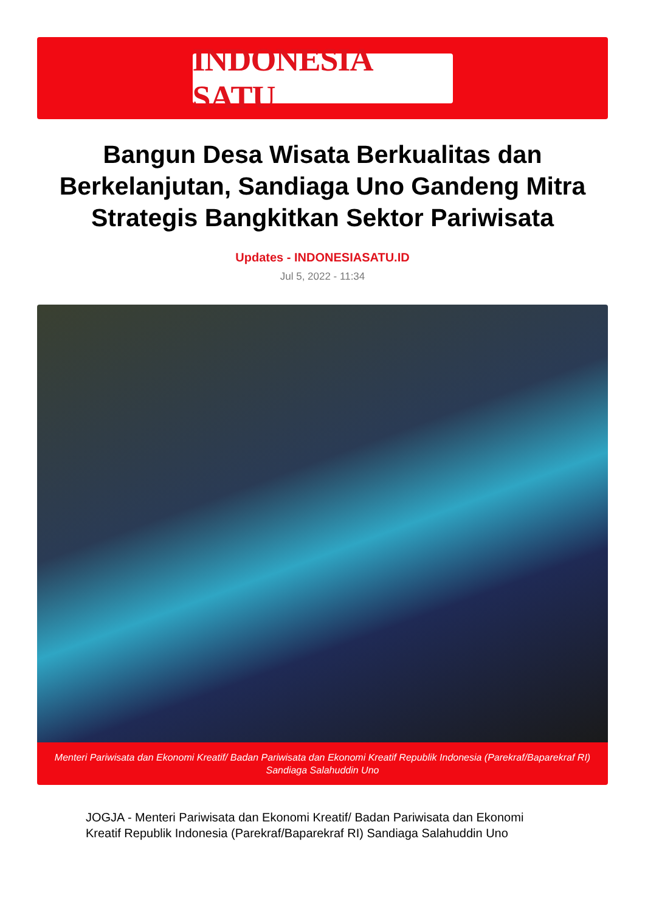INDONESIA SATU
Bangun Desa Wisata Berkualitas dan Berkelanjutan, Sandiaga Uno Gandeng Mitra Strategis Bangkitkan Sektor Pariwisata
Updates - INDONESIASATU.ID
Jul 5, 2022 - 11:34
Menteri Pariwisata dan Ekonomi Kreatif/ Badan Pariwisata dan Ekonomi Kreatif Republik Indonesia (Parekraf/Baparekraf RI) Sandiaga Salahuddin Uno
JOGJA - Menteri Pariwisata dan Ekonomi Kreatif/ Badan Pariwisata dan Ekonomi Kreatif Republik Indonesia (Parekraf/Baparekraf RI) Sandiaga Salahuddin Uno